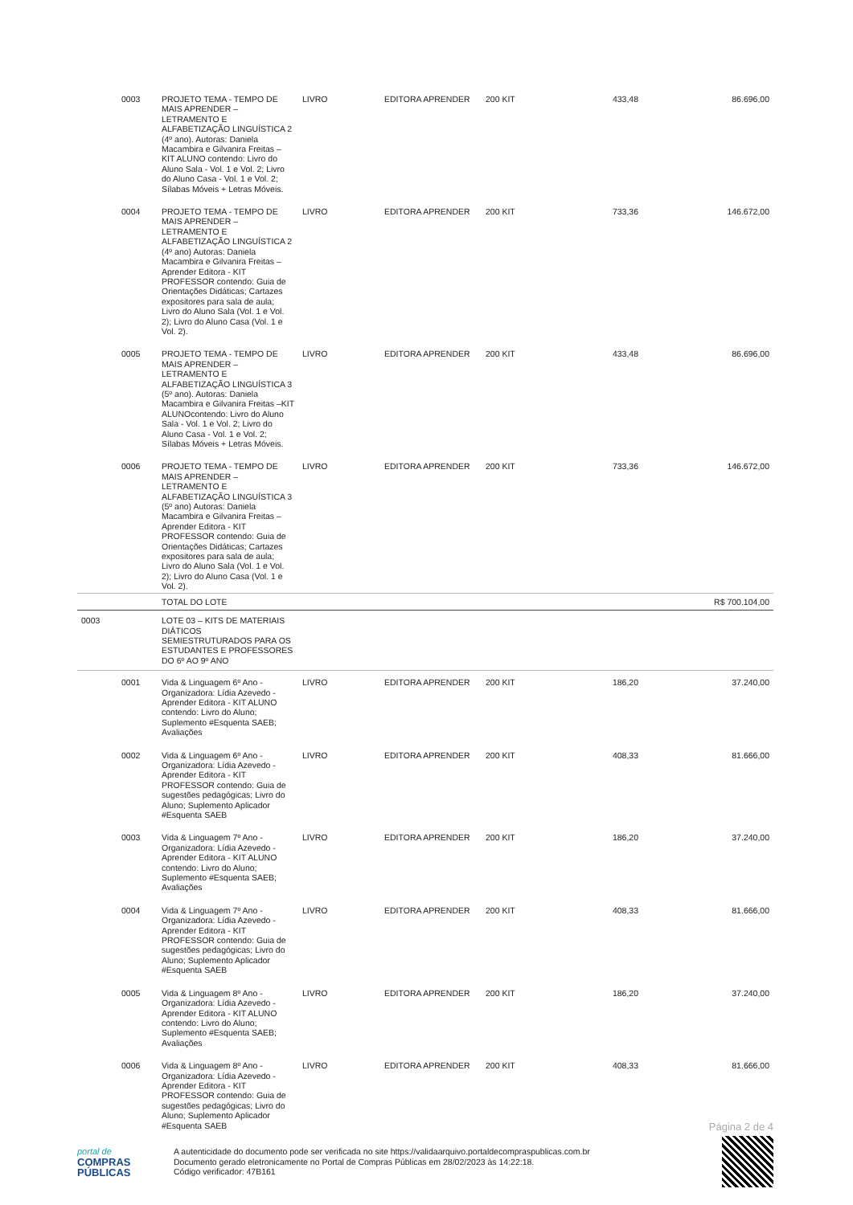| | 0003 | PROJETO TEMA - TEMPO DE MAIS APRENDER – LETRAMENTO E ALFABETIZAÇÃO LINGUÍSTICA 2 (4º ano). Autoras: Daniela Macambira e Gilvanira Freitas – KIT ALUNO contendo: Livro do Aluno Sala - Vol. 1 e Vol. 2; Livro do Aluno Casa - Vol. 1 e Vol. 2; Sílabas Móveis + Letras Móveis. | LIVRO | EDITORA APRENDER | 200 KIT | 433,48 | 86.696,00 |
| | 0004 | PROJETO TEMA - TEMPO DE MAIS APRENDER – LETRAMENTO E ALFABETIZAÇÃO LINGUÍSTICA 2 (4º ano) Autoras: Daniela Macambira e Gilvanira Freitas – Aprender Editora - KIT PROFESSOR contendo: Guia de Orientações Didáticas; Cartazes expositores para sala de aula; Livro do Aluno Sala (Vol. 1 e Vol. 2); Livro do Aluno Casa (Vol. 1 e Vol. 2). | LIVRO | EDITORA APRENDER | 200 KIT | 733,36 | 146.672,00 |
| | 0005 | PROJETO TEMA - TEMPO DE MAIS APRENDER – LETRAMENTO E ALFABETIZAÇÃO LINGUÍSTICA 3 (5º ano). Autoras: Daniela Macambira e Gilvanira Freitas –KIT ALUNOcontendo: Livro do Aluno Sala - Vol. 1 e Vol. 2; Livro do Aluno Casa - Vol. 1 e Vol. 2; Sílabas Móveis + Letras Móveis. | LIVRO | EDITORA APRENDER | 200 KIT | 433,48 | 86.696,00 |
| | 0006 | PROJETO TEMA - TEMPO DE MAIS APRENDER – LETRAMENTO E ALFABETIZAÇÃO LINGUÍSTICA 3 (5º ano) Autoras: Daniela Macambira e Gilvanira Freitas – Aprender Editora - KIT PROFESSOR contendo: Guia de Orientações Didáticas; Cartazes expositores para sala de aula; Livro do Aluno Sala (Vol. 1 e Vol. 2); Livro do Aluno Casa (Vol. 1 e Vol. 2). | LIVRO | EDITORA APRENDER | 200 KIT | 733,36 | 146.672,00 |
| | | TOTAL DO LOTE | | | | | R$ 700.104,00 |
| 0003 | | LOTE 03 – KITS DE MATERIAIS DIÁTICOS SEMIESTRUTURADOS PARA OS ESTUDANTES E PROFESSORES DO 6º AO 9º ANO | | | | | |
| | 0001 | Vida & Linguagem 6º Ano - Organizadora: Lídia Azevedo - Aprender Editora - KIT ALUNO contendo: Livro do Aluno; Suplemento #Esquenta SAEB; Avaliações | LIVRO | EDITORA APRENDER | 200 KIT | 186,20 | 37.240,00 |
| | 0002 | Vida & Linguagem 6º Ano - Organizadora: Lídia Azevedo - Aprender Editora - KIT PROFESSOR contendo: Guia de sugestões pedagógicas; Livro do Aluno; Suplemento Aplicador #Esquenta SAEB | LIVRO | EDITORA APRENDER | 200 KIT | 408,33 | 81.666,00 |
| | 0003 | Vida & Linguagem 7º Ano - Organizadora: Lídia Azevedo - Aprender Editora - KIT ALUNO contendo: Livro do Aluno; Suplemento #Esquenta SAEB; Avaliações | LIVRO | EDITORA APRENDER | 200 KIT | 186,20 | 37.240,00 |
| | 0004 | Vida & Linguagem 7º Ano - Organizadora: Lídia Azevedo - Aprender Editora - KIT PROFESSOR contendo: Guia de sugestões pedagógicas; Livro do Aluno; Suplemento Aplicador #Esquenta SAEB | LIVRO | EDITORA APRENDER | 200 KIT | 408,33 | 81.666,00 |
| | 0005 | Vida & Linguagem 8º Ano - Organizadora: Lídia Azevedo - Aprender Editora - KIT ALUNO contendo: Livro do Aluno; Suplemento #Esquenta SAEB; Avaliações | LIVRO | EDITORA APRENDER | 200 KIT | 186,20 | 37.240,00 |
| | 0006 | Vida & Linguagem 8º Ano - Organizadora: Lídia Azevedo - Aprender Editora - KIT PROFESSOR contendo: Guia de sugestões pedagógicas; Livro do Aluno; Suplemento Aplicador #Esquenta SAEB | LIVRO | EDITORA APRENDER | 200 KIT | 408,33 | 81.666,00 |
Página 2 de 4
portal de
COMPRAS
PÚBLICAS
A autenticidade do documento pode ser verificada no site https://validaarquivo.portaldecompraspublicas.com.br
Documento gerado eletronicamente no Portal de Compras Públicas em 28/02/2023 às 14:22:18.
Código verificador: 47B161